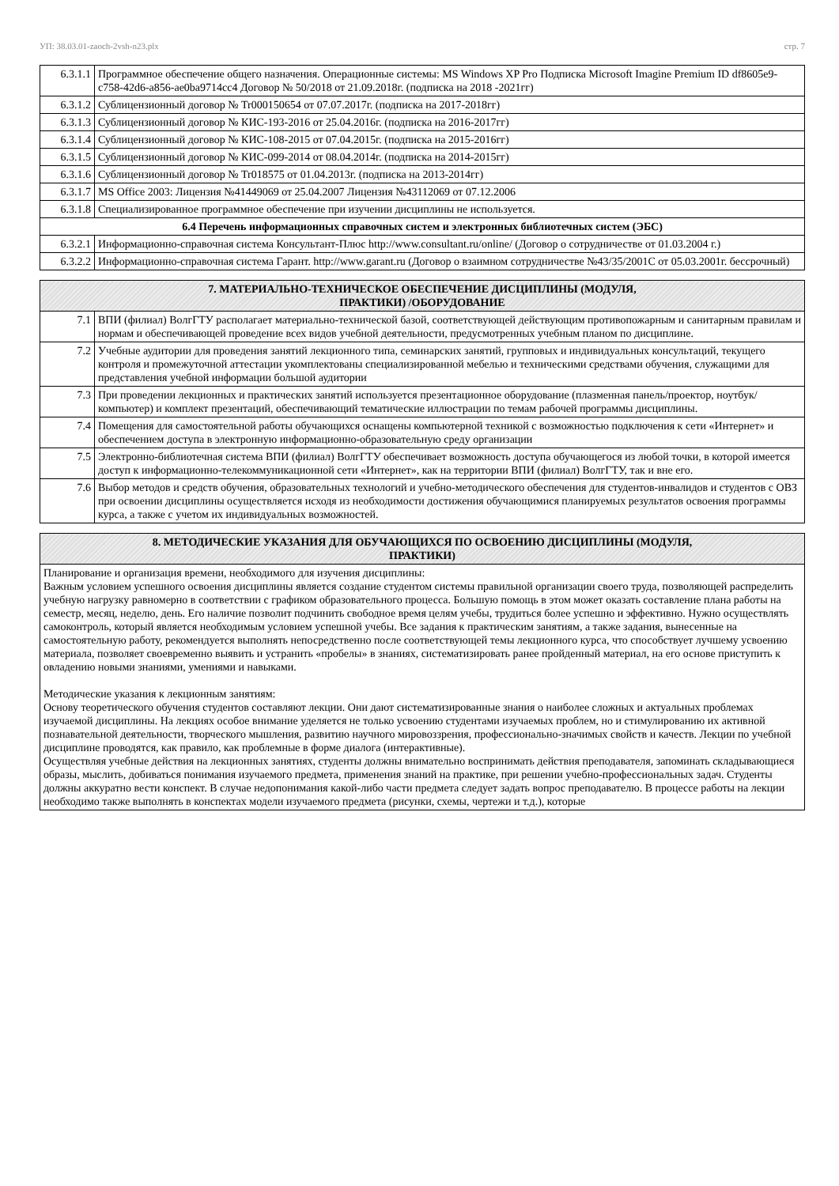УП: 38.03.01-zaoch-2vsh-n23.plx стр. 7
| 6.3.1.1 | Программное обеспечение общего назначения. Операционные системы: MS Windows XP Pro Подписка Microsoft Imagine Premium ID df8605e9-c758-42d6-a856-ae0ba9714cc4 Договор № 50/2018 от 21.09.2018г. (подписка на 2018 -2021гг) |
| 6.3.1.2 | Сублицензионный договор № Tr000150654 от 07.07.2017г. (подписка на 2017-2018гг) |
| 6.3.1.3 | Сублицензионный договор № КИС-193-2016 от 25.04.2016г. (подписка на 2016-2017гг) |
| 6.3.1.4 | Сублицензионный договор № КИС-108-2015 от 07.04.2015г. (подписка на 2015-2016гг) |
| 6.3.1.5 | Сублицензионный договор № КИС-099-2014 от 08.04.2014г. (подписка на 2014-2015гг) |
| 6.3.1.6 | Сублицензионный договор № Tr018575 от 01.04.2013г. (подписка на 2013-2014гг) |
| 6.3.1.7 | MS Office 2003: Лицензия №41449069 от 25.04.2007 Лицензия №43112069 от 07.12.2006 |
| 6.3.1.8 | Специализированное программное обеспечение при изучении дисциплины не используется. |
| 6.4 Перечень информационных справочных систем и электронных библиотечных систем (ЭБС) | |
| 6.3.2.1 | Информационно-справочная система Консультант-Плюс http://www.consultant.ru/online/ (Договор о сотрудничестве от 01.03.2004 г.) |
| 6.3.2.2 | Информационно-справочная система Гарант. http://www.garant.ru (Договор о взаимном сотрудничестве №43/35/2001С от 05.03.2001г. бессрочный) |
| 7. МАТЕРИАЛЬНО-ТЕХНИЧЕСКОЕ ОБЕСПЕЧЕНИЕ ДИСЦИПЛИНЫ (МОДУЛЯ, ПРАКТИКИ) /ОБОРУДОВАНИЕ | |
| --- | --- |
| 7.1 | ВПИ (филиал) ВолгГТУ располагает материально-технической базой, соответствующей действующим противопожарным и санитарным правилам и нормам и обеспечивающей проведение всех видов учебной деятельности, предусмотренных учебным планом по дисциплине. |
| 7.2 | Учебные аудитории для проведения занятий лекционного типа, семинарских занятий, групповых и индивидуальных консультаций, текущего контроля и промежуточной аттестации укомплектованы специализированной мебелью и техническими средствами обучения, служащими для представления учебной информации большой аудитории |
| 7.3 | При проведении лекционных и практических занятий используется презентационное оборудование (плазменная панель/проектор, ноутбук/компьютер) и комплект презентаций, обеспечивающий тематические иллюстрации по темам рабочей программы дисциплины. |
| 7.4 | Помещения для самостоятельной работы обучающихся оснащены компьютерной техникой с возможностью подключения к сети «Интернет» и обеспечением доступа в электронную информационно-образовательную среду организации |
| 7.5 | Электронно-библиотечная система ВПИ (филиал) ВолгГТУ обеспечивает возможность доступа обучающегося из любой точки, в которой имеется доступ к информационно-телекоммуникационной сети «Интернет», как на территории ВПИ (филиал) ВолгГТУ, так и вне его. |
| 7.6 | Выбор методов и средств обучения, образовательных технологий и учебно-методического обеспечения для студентов-инвалидов и студентов с ОВЗ при освоении дисциплины осуществляется исходя из необходимости достижения обучающимися планируемых результатов освоения программы курса, а также с учетом их индивидуальных возможностей. |
| 8. МЕТОДИЧЕСКИЕ УКАЗАНИЯ ДЛЯ ОБУЧАЮЩИХСЯ ПО ОСВОЕНИЮ ДИСЦИПЛИНЫ (МОДУЛЯ, ПРАКТИКИ) |
| --- |
| Планирование и организация времени, необходимого для изучения дисциплины: Важным условием успешного освоения дисциплины является создание студентом системы правильной организации своего труда, позволяющей распределить учебную нагрузку равномерно в соответствии с графиком образовательного процесса. Большую помощь в этом может оказать составление плана работы на семестр, месяц, неделю, день. Его наличие позволит подчинить свободное время целям учебы, трудиться более успешно и эффективно. Нужно осуществлять самоконтроль, который является необходимым условием успешной учебы. Все задания к практическим занятиям, а также задания, вынесенные на самостоятельную работу, рекомендуется выполнять непосредственно после соответствующей темы лекционного курса, что способствует лучшему усвоению материала, позволяет своевременно выявить и устранить «пробелы» в знаниях, систематизировать ранее пройденный материал, на его основе приступить к овладению новыми знаниями, умениями и навыками. Методические указания к лекционным занятиям: Основу теоретического обучения студентов составляют лекции. Они дают систематизированные знания о наиболее сложных и актуальных проблемах изучаемой дисциплины. На лекциях особое внимание уделяется не только усвоению студентами изучаемых проблем, но и стимулированию их активной познавательной деятельности, творческого мышления, развитию научного мировоззрения, профессионально-значимых свойств и качеств. Лекции по учебной дисциплине проводятся, как правило, как проблемные в форме диалога (интерактивные). Осуществляя учебные действия на лекционных занятиях, студенты должны внимательно воспринимать действия преподавателя, запоминать складывающиеся образы, мыслить, добиваться понимания изучаемого предмета, применения знаний на практике, при решении учебно-профессиональных задач. Студенты должны аккуратно вести конспект. В случае недопонимания какой-либо части предмета следует задать вопрос преподавателю. В процессе работы на лекции необходимо также выполнять в конспектах модели изучаемого предмета (рисунки, схемы, чертежи и т.д.), которые |